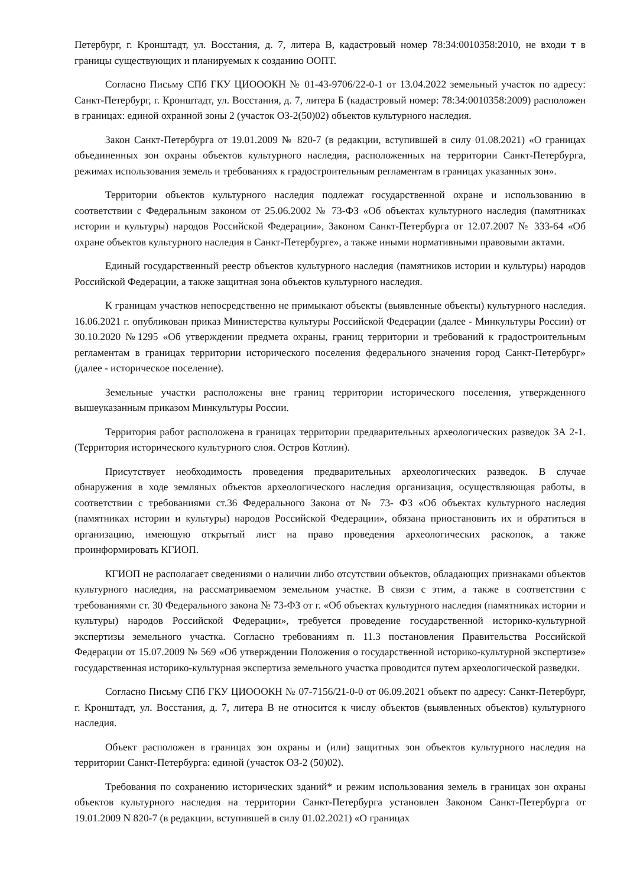Петербург, г. Кронштадт, ул. Восстания, д. 7, литера В, кадастровый номер 78:34:0010358:2010, не входи т в границы существующих и планируемых к созданию ООПТ.
Согласно Письму СПб ГКУ ЦИОООКН № 01-43-9706/22-0-1 от 13.04.2022 земельный участок по адресу: Санкт-Петербург, г. Кронштадт, ул. Восстания, д. 7, литера Б (кадастровый номер: 78:34:0010358:2009) расположен в границах: единой охранной зоны 2 (участок ОЗ-2(50)02) объектов культурного наследия.
Закон Санкт-Петербурга от 19.01.2009 № 820-7 (в редакции, вступившей в силу 01.08.2021) «О границах объединенных зон охраны объектов культурного наследия, расположенных на территории Санкт-Петербурга, режимах использования земель и требованиях к градостроительным регламентам в границах указанных зон».
Территории объектов культурного наследия подлежат государственной охране и использованию в соответствии с Федеральным законом от 25.06.2002 № 73-ФЗ «Об объектах культурного наследия (памятниках истории и культуры) народов Российской Федерации», Законом Санкт-Петербурга от 12.07.2007 № 333-64 «Об охране объектов культурного наследия в Санкт-Петербурге», а также иными нормативными правовыми актами.
Единый государственный реестр объектов культурного наследия (памятников истории и культуры) народов Российской Федерации, а также защитная зона объектов культурного наследия.
К границам участков непосредственно не примыкают объекты (выявленные объекты) культурного наследия. 16.06.2021 г. опубликован приказ Министерства культуры Российской Федерации (далее - Минкультуры России) от 30.10.2020 №1295 «Об утверждении предмета охраны, границ территории и требований к градостроительным регламентам в границах территории исторического поселения федерального значения город Санкт-Петербург» (далее - историческое поселение).
Земельные участки расположены вне границ территории исторического поселения, утвержденного вышеуказанным приказом Минкультуры России.
Территория работ расположена в границах территории предварительных археологических разведок ЗА 2-1. (Территория исторического культурного слоя. Остров Котлин).
Присутствует необходимость проведения предварительных археологических разведок. В случае обнаружения в ходе земляных объектов археологического наследия организация, осуществляющая работы, в соответствии с требованиями ст.36 Федерального Закона от № 73- ФЗ «Об объектах культурного наследия (памятниках истории и культуры) народов Российской Федерации», обязана приостановить их и обратиться в организацию, имеющую открытый лист на право проведения археологических раскопок, а также проинформировать КГИОП.
КГИОП не располагает сведениями о наличии либо отсутствии объектов, обладающих признаками объектов культурного наследия, на рассматриваемом земельном участке. В связи с этим, а также в соответствии с требованиями ст. 30 Федерального закона № 73-ФЗ от г. «Об объектах культурного наследия (памятниках истории и культуры) народов Российской Федерации», требуется проведение государственной историко-культурной экспертизы земельного участка. Согласно требованиям п. 11.3 постановления Правительства Российской Федерации от 15.07.2009 № 569 «Об утверждении Положения о государственной историко-культурной экспертизе» государственная историко-культурная экспертиза земельного участка проводится путем археологической разведки.
Согласно Письму СПб ГКУ ЦИОООКН № 07-7156/21-0-0 от 06.09.2021 объект по адресу: Санкт-Петербург, г. Кронштадт, ул. Восстания, д. 7, литера В не относится к числу объектов (выявленных объектов) культурного наследия.
Объект расположен в границах зон охраны и (или) защитных зон объектов культурного наследия на территории Санкт-Петербурга: единой (участок ОЗ-2 (50)02).
Требования по сохранению исторических зданий* и режим использования земель в границах зон охраны объектов культурного наследия на территории Санкт-Петербурга установлен Законом Санкт-Петербурга от 19.01.2009 N 820-7 (в редакции, вступившей в силу 01.02.2021) «О границах